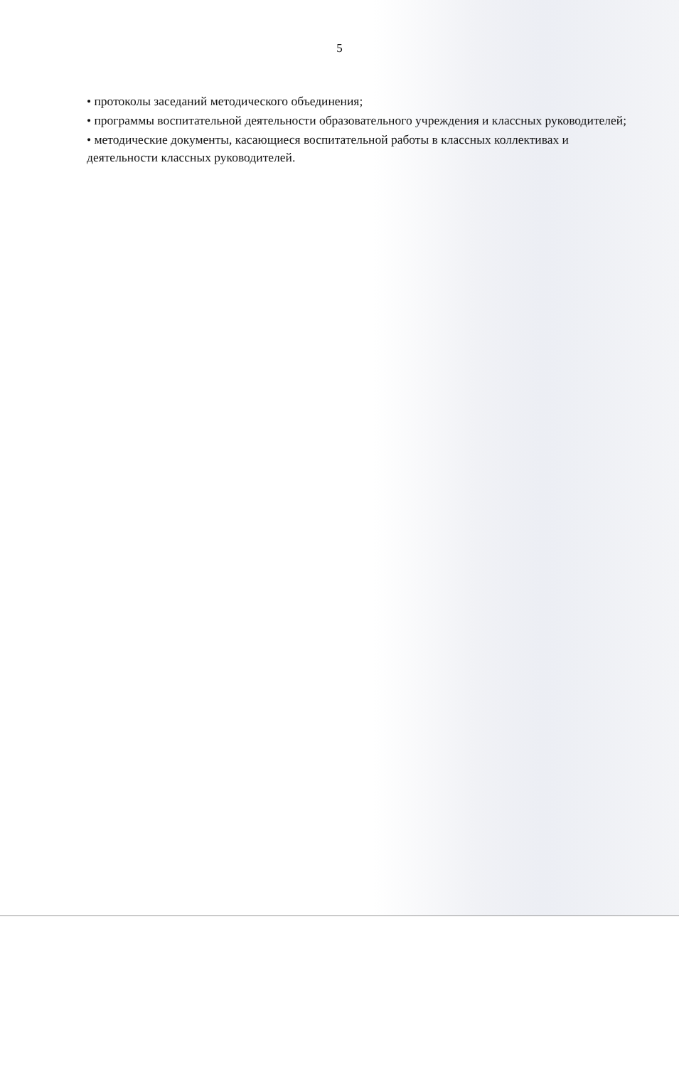5
• протоколы заседаний методического объединения;
• программы воспитательной деятельности образовательного учреждения и классных руководителей;
• методические документы, касающиеся воспитательной работы в классных коллективах и деятельности классных руководителей.